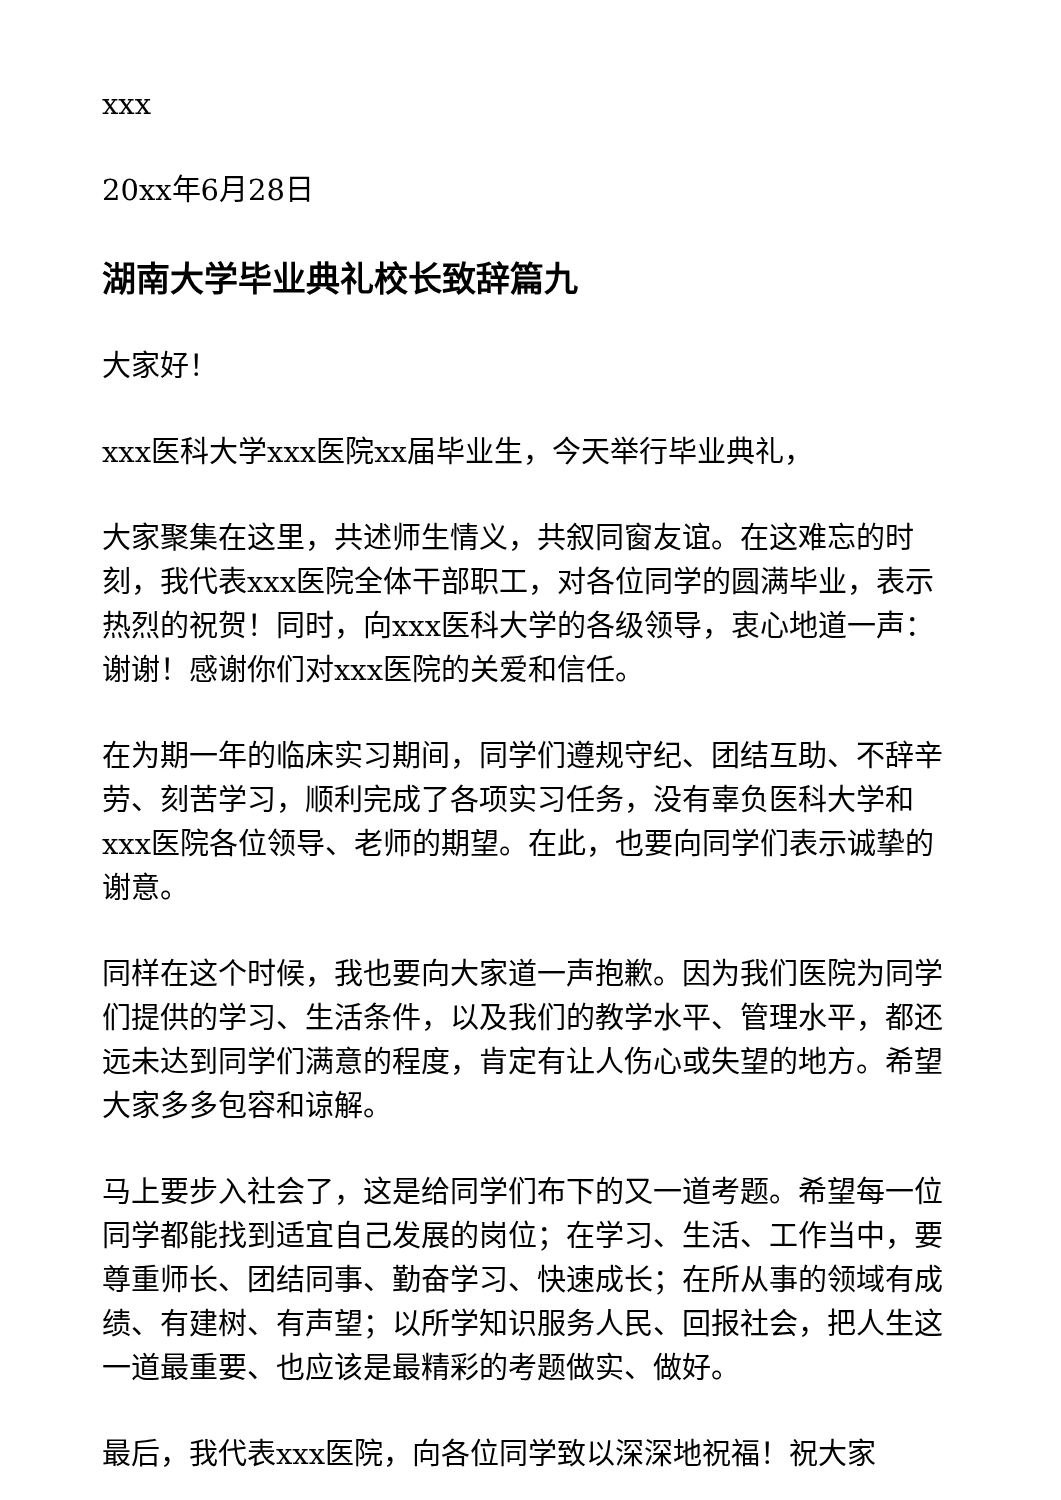xxx
20xx年6月28日
湖南大学毕业典礼校长致辞篇九
大家好！
xxx医科大学xxx医院xx届毕业生，今天举行毕业典礼，
大家聚集在这里，共述师生情义，共叙同窗友谊。在这难忘的时刻，我代表xxx医院全体干部职工，对各位同学的圆满毕业，表示热烈的祝贺！同时，向xxx医科大学的各级领导，衷心地道一声：谢谢！感谢你们对xxx医院的关爱和信任。
在为期一年的临床实习期间，同学们遵规守纪、团结互助、不辞辛劳、刻苦学习，顺利完成了各项实习任务，没有辜负医科大学和xxx医院各位领导、老师的期望。在此，也要向同学们表示诚挚的谢意。
同样在这个时候，我也要向大家道一声抱歉。因为我们医院为同学们提供的学习、生活条件，以及我们的教学水平、管理水平，都还远未达到同学们满意的程度，肯定有让人伤心或失望的地方。希望大家多多包容和谅解。
马上要步入社会了，这是给同学们布下的又一道考题。希望每一位同学都能找到适宜自己发展的岗位；在学习、生活、工作当中，要尊重师长、团结同事、勤奋学习、快速成长；在所从事的领域有成绩、有建树、有声望；以所学知识服务人民、回报社会，把人生这一道最重要、也应该是最精彩的考题做实、做好。
最后，我代表xxx医院，向各位同学致以深深地祝福！祝大家